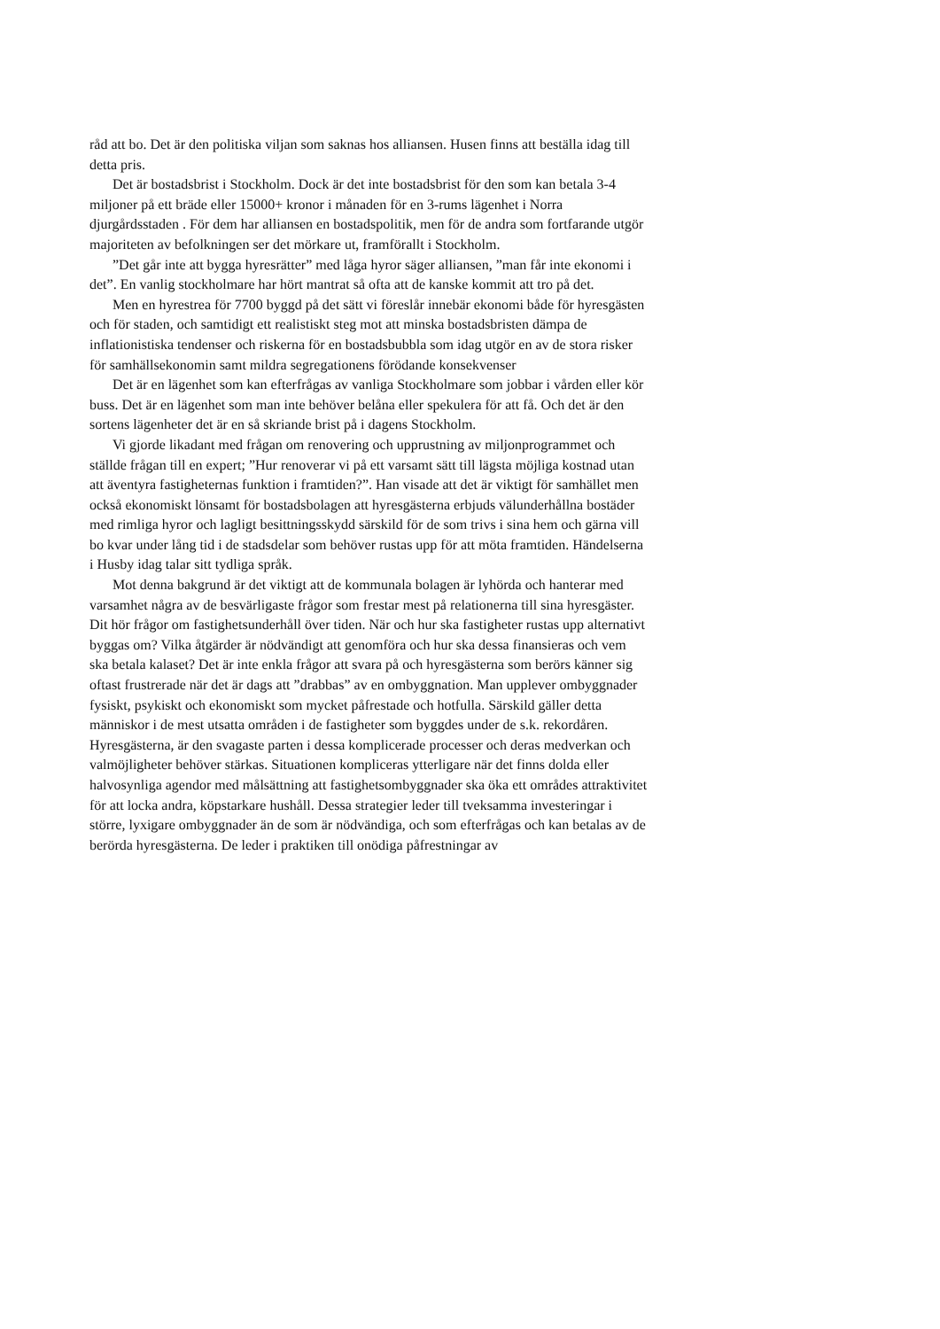råd att bo. Det är den politiska viljan som saknas hos alliansen. Husen finns att beställa idag till detta pris.
Det är bostadsbrist i Stockholm. Dock är det inte bostadsbrist för den som kan betala 3-4 miljoner på ett bräde eller 15000+ kronor i månaden för en 3-rums lägenhet i Norra djurgårdsstaden . För dem har alliansen en bostadspolitik, men för de andra som fortfarande utgör majoriteten av befolkningen ser det mörkare ut, framförallt i Stockholm.
”Det går inte att bygga hyresrätter” med låga hyror säger alliansen, ”man får inte ekonomi i det”. En vanlig stockholmare har hört mantrat så ofta att de kanske kommit att tro på det.
Men en hyrestrea för 7700 byggd på det sätt vi föreslår innebär ekonomi både för hyresgästen och för staden, och samtidigt ett realistiskt steg mot att minska bostadsbristen dämpa de inflationistiska tendenser och riskerna för en bostadsbubbla som idag utgör en av de stora risker för samhällsekonomin samt mildra segregationens förödande konsekvenser
Det är en lägenhet som kan efterfrågas av vanliga Stockholmare som jobbar i vården eller kör buss. Det är en lägenhet som man inte behöver belåna eller spekulera för att få. Och det är den sortens lägenheter det är en så skriande brist på i dagens Stockholm.
Vi gjorde likadant med frågan om renovering och upprustning av miljonprogrammet och ställde frågan till en expert; ”Hur renoverar vi på ett varsamt sätt till lägsta möjliga kostnad utan att äventyra fastigheternas funktion i framtiden?”. Han visade att det är viktigt för samhället men också ekonomiskt lönsamt för bostadsbolagen att hyresgästerna erbjuds välunderhållna bostäder med rimliga hyror och lagligt besittningsskydd särskild för de som trivs i sina hem och gärna vill bo kvar under lång tid i de stadsdelar som behöver rustas upp för att möta framtiden. Händelserna i Husby idag talar sitt tydliga språk.
Mot denna bakgrund är det viktigt att de kommunala bolagen är lyhörda och hanterar med varsamhet några av de besvärligaste frågor som frestar mest på relationerna till sina hyresgäster. Dit hör frågor om fastighetsunderhåll över tiden. När och hur ska fastigheter rustas upp alternativt byggas om? Vilka åtgärder är nödvändigt att genomföra och hur ska dessa finansieras och vem ska betala kalaset? Det är inte enkla frågor att svara på och hyresgästerna som berörs känner sig oftast frustrerade när det är dags att ”drabbas” av en ombyggnation. Man upplever ombyggnader fysiskt, psykiskt och ekonomiskt som mycket påfrestade och hotfulla. Särskild gäller detta människor i de mest utsatta områden i de fastigheter som byggdes under de s.k. rekordåren. Hyresgästerna, är den svagaste parten i dessa komplicerade processer och deras medverkan och valmöjligheter behöver stärkas. Situationen kompliceras ytterligare när det finns dolda eller halvosynliga agendor med målsättning att fastighetsombyggnader ska öka ett områdes attraktivitet för att locka andra, köpstarkare hushåll. Dessa strategier leder till tveksamma investeringar i större, lyxigare ombyggnader än de som är nödvändiga, och som efterfrågas och kan betalas av de berörda hyresgästerna. De leder i praktiken till onödiga påfrestningar av